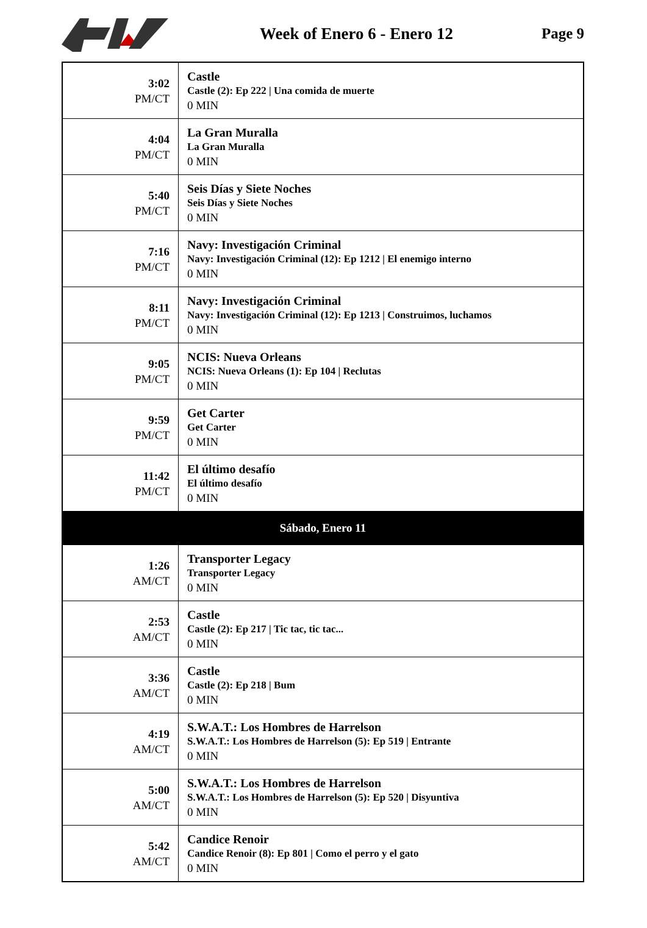Week of Enero 6 - Enero 12 Page 9
| 3:02 PM/CT | Castle Castle (2): Ep 222 / Una comida de muerte 0 MIN |
| 4:04 PM/CT | La Gran Muralla La Gran Muralla 0 MIN |
| 5:40 PM/CT | Seis Días y Siete Noches Seis Días y Siete Noches 0 MIN |
| 7:16 PM/CT | Navy: Investigación Criminal Navy: Investigación Criminal (12): Ep 1212 / El enemigo interno 0 MIN |
| 8:11 PM/CT | Navy: Investigación Criminal Navy: Investigación Criminal (12): Ep 1213 / Construimos, luchamos 0 MIN |
| 9:05 PM/CT | NCIS: Nueva Orleans NCIS: Nueva Orleans (1): Ep 104 / Reclutas 0 MIN |
| 9:59 PM/CT | Get Carter Get Carter 0 MIN |
| 11:42 PM/CT | El último desafío El último desafío 0 MIN |
| Sábado, Enero 11 | |
| 1:26 AM/CT | Transporter Legacy Transporter Legacy 0 MIN |
| 2:53 AM/CT | Castle Castle (2): Ep 217 / Tic tac, tic tac... 0 MIN |
| 3:36 AM/CT | Castle Castle (2): Ep 218 / Bum 0 MIN |
| 4:19 AM/CT | S.W.A.T.: Los Hombres de Harrelson S.W.A.T.: Los Hombres de Harrelson (5): Ep 519 / Entrante 0 MIN |
| 5:00 AM/CT | S.W.A.T.: Los Hombres de Harrelson S.W.A.T.: Los Hombres de Harrelson (5): Ep 520 / Disyuntiva 0 MIN |
| 5:42 AM/CT | Candice Renoir Candice Renoir (8): Ep 801 / Como el perro y el gato 0 MIN |